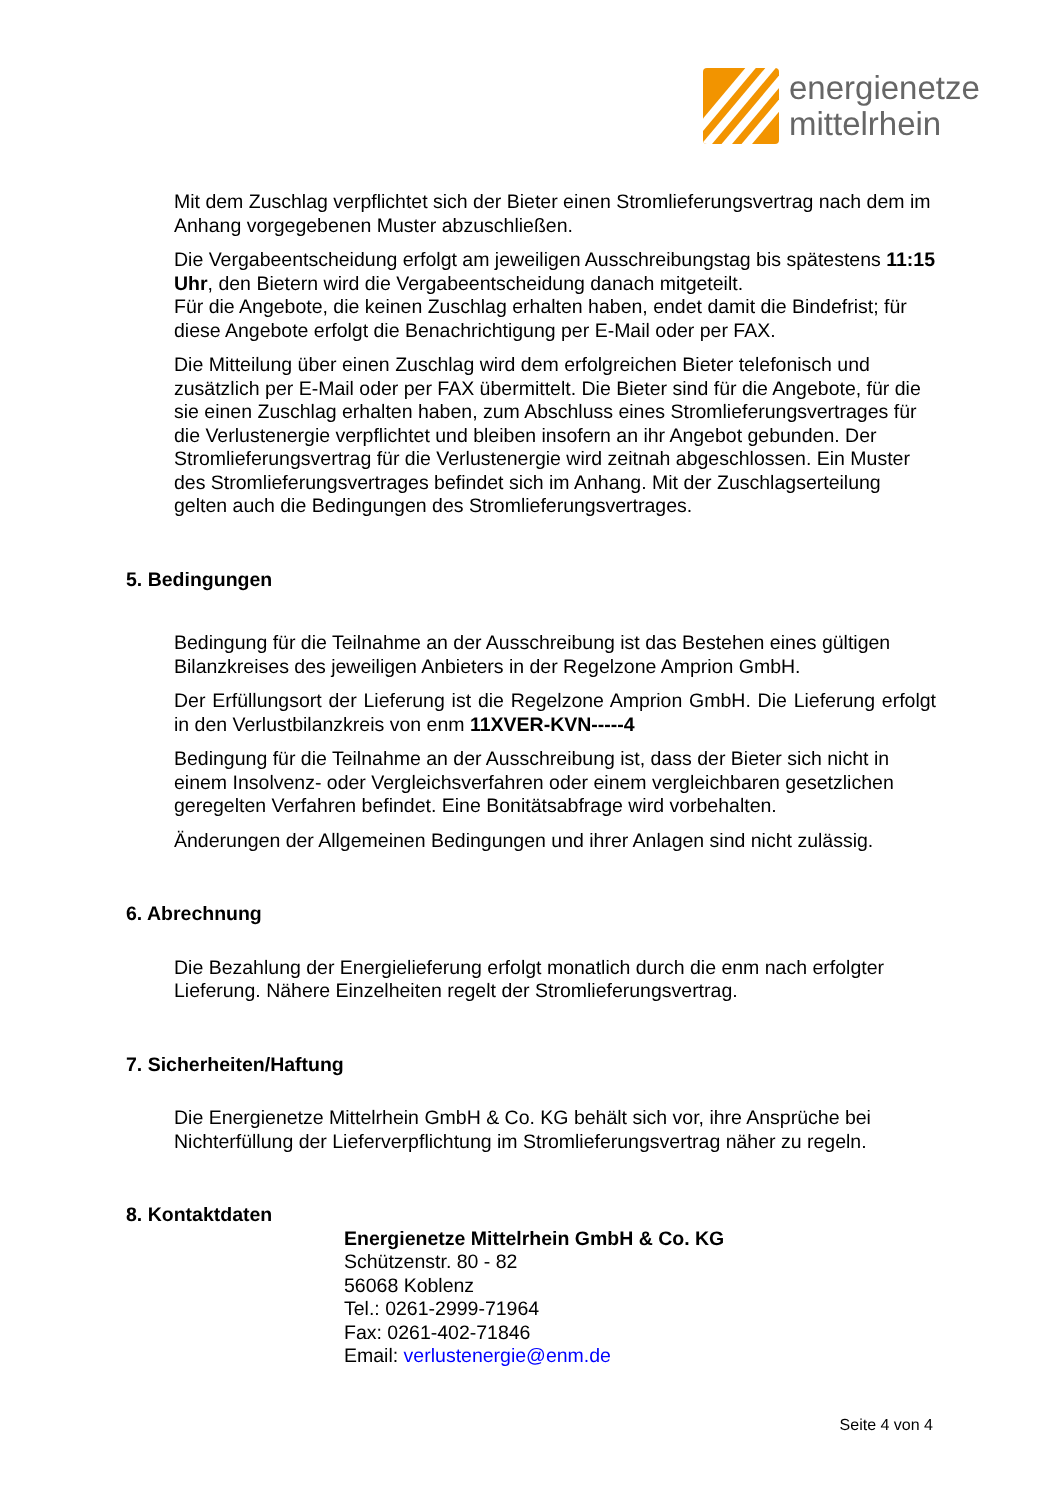energienetze
mittelrhein
Mit dem Zuschlag verpflichtet sich der Bieter einen Stromlieferungsvertrag nach dem im Anhang vorgegebenen Muster abzuschließen.
Die Vergabeentscheidung erfolgt am jeweiligen Ausschreibungstag bis spätestens 11:15 Uhr, den Bietern wird die Vergabeentscheidung danach mitgeteilt.
Für die Angebote, die keinen Zuschlag erhalten haben, endet damit die Bindefrist; für diese Angebote erfolgt die Benachrichtigung per E-Mail oder per FAX.
Die Mitteilung über einen Zuschlag wird dem erfolgreichen Bieter telefonisch und zusätzlich per E-Mail oder per FAX übermittelt. Die Bieter sind für die Angebote, für die sie einen Zuschlag erhalten haben, zum Abschluss eines Stromlieferungsvertrages für die Verlustenergie verpflichtet und bleiben insofern an ihr Angebot gebunden. Der Stromlieferungsvertrag für die Verlustenergie wird zeitnah abgeschlossen. Ein Muster des Stromlieferungsvertrages befindet sich im Anhang. Mit der Zuschlagserteilung gelten auch die Bedingungen des Stromlieferungsvertrages.
5. Bedingungen
Bedingung für die Teilnahme an der Ausschreibung ist das Bestehen eines gültigen Bilanzkreises des jeweiligen Anbieters in der Regelzone Amprion GmbH.
Der Erfüllungsort der Lieferung ist die Regelzone Amprion GmbH. Die Lieferung erfolgt in den Verlustbilanzkreis von enm 11XVER-KVN-----4
Bedingung für die Teilnahme an der Ausschreibung ist, dass der Bieter sich nicht in einem Insolvenz- oder Vergleichsverfahren oder einem vergleichbaren gesetzlichen geregelten Verfahren befindet. Eine Bonitätsabfrage wird vorbehalten.
Änderungen der Allgemeinen Bedingungen und ihrer Anlagen sind nicht zulässig.
6. Abrechnung
Die Bezahlung der Energielieferung erfolgt monatlich durch die enm nach erfolgter Lieferung. Nähere Einzelheiten regelt der Stromlieferungsvertrag.
7. Sicherheiten/Haftung
Die Energienetze Mittelrhein GmbH & Co. KG behält sich vor, ihre Ansprüche bei Nichterfüllung der Lieferverpflichtung im Stromlieferungsvertrag näher zu regeln.
8. Kontaktdaten
Energienetze Mittelrhein GmbH & Co. KG
Schützenstr. 80 - 82
56068 Koblenz
Tel.: 0261-2999-71964
Fax: 0261-402-71846
Email: verlustenergie@enm.de
Seite 4 von 4